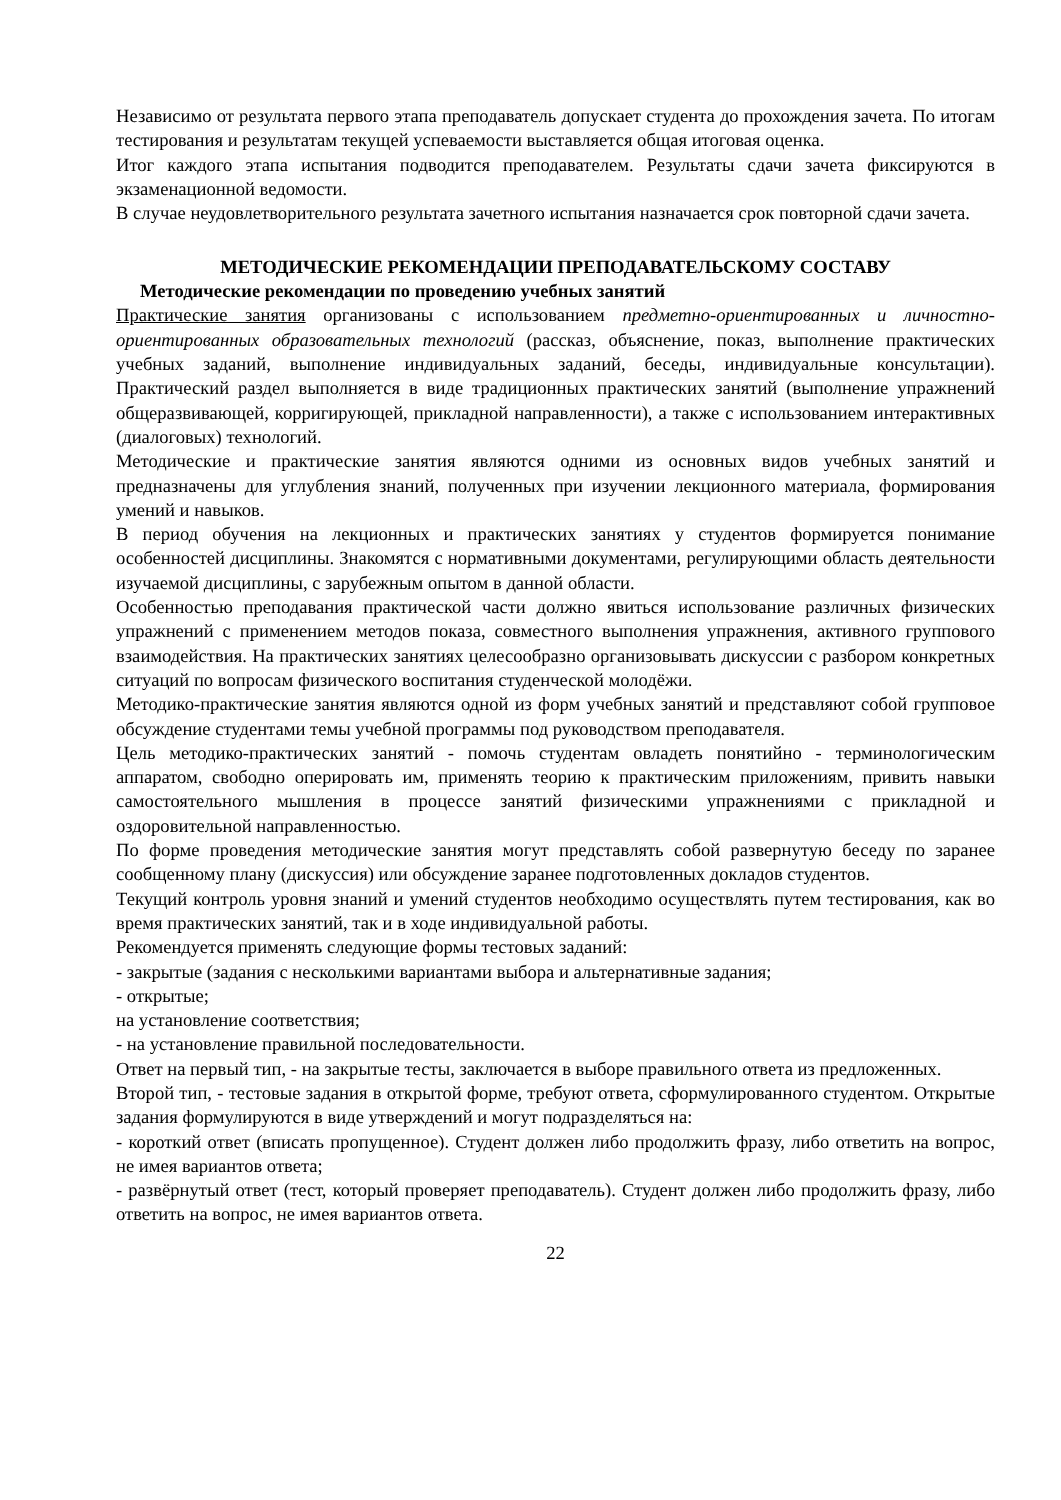Независимо от результата первого этапа преподаватель допускает студента до прохождения зачета. По итогам тестирования и результатам текущей успеваемости выставляется общая итоговая оценка.
Итог каждого этапа испытания подводится преподавателем. Результаты сдачи зачета фиксируются в экзаменационной ведомости.
В случае неудовлетворительного результата зачетного испытания назначается срок повторной сдачи зачета.
МЕТОДИЧЕСКИЕ РЕКОМЕНДАЦИИ ПРЕПОДАВАТЕЛЬСКОМУ СОСТАВУ
Методические рекомендации по проведению учебных занятий
Практические занятия организованы с использованием предметно-ориентированных и личностно-ориентированных образовательных технологий (рассказ, объяснение, показ, выполнение практических учебных заданий, выполнение индивидуальных заданий, беседы, индивидуальные консультации). Практический раздел выполняется в виде традиционных практических занятий (выполнение упражнений общеразвивающей, корригирующей, прикладной направленности), а также с использованием интерактивных (диалоговых) технологий.
Методические и практические занятия являются одними из основных видов учебных занятий и предназначены для углубления знаний, полученных при изучении лекционного материала, формирования умений и навыков.
В период обучения на лекционных и практических занятиях у студентов формируется понимание особенностей дисциплины. Знакомятся с нормативными документами, регулирующими область деятельности изучаемой дисциплины, с зарубежным опытом в данной области.
Особенностью преподавания практической части должно явиться использование различных физических упражнений с применением методов показа, совместного выполнения упражнения, активного группового взаимодействия. На практических занятиях целесообразно организовывать дискуссии с разбором конкретных ситуаций по вопросам физического воспитания студенческой молодёжи.
Методико-практические занятия являются одной из форм учебных занятий и представляют собой групповое обсуждение студентами темы учебной программы под руководством преподавателя.
Цель методико-практических занятий - помочь студентам овладеть понятийно - терминологическим аппаратом, свободно оперировать им, применять теорию к практическим приложениям, привить навыки самостоятельного мышления в процессе занятий физическими упражнениями с прикладной и оздоровительной направленностью.
По форме проведения методические занятия могут представлять собой развернутую беседу по заранее сообщенному плану (дискуссия) или обсуждение заранее подготовленных докладов студентов.
Текущий контроль уровня знаний и умений студентов необходимо осуществлять путем тестирования, как во время практических занятий, так и в ходе индивидуальной работы.
Рекомендуется применять следующие формы тестовых заданий:
- закрытые (задания с несколькими вариантами выбора и альтернативные задания;
- открытые;
на установление соответствия;
- на установление правильной последовательности.
Ответ на первый тип, - на закрытые тесты, заключается в выборе правильного ответа из предложенных.
Второй тип, - тестовые задания в открытой форме, требуют ответа, сформулированного студентом. Открытые задания формулируются в виде утверждений и могут подразделяться на:
- короткий ответ (вписать пропущенное). Студент должен либо продолжить фразу, либо ответить на вопрос, не имея вариантов ответа;
- развёрнутый ответ (тест, который проверяет преподаватель). Студент должен либо продолжить фразу, либо ответить на вопрос, не имея вариантов ответа.
22